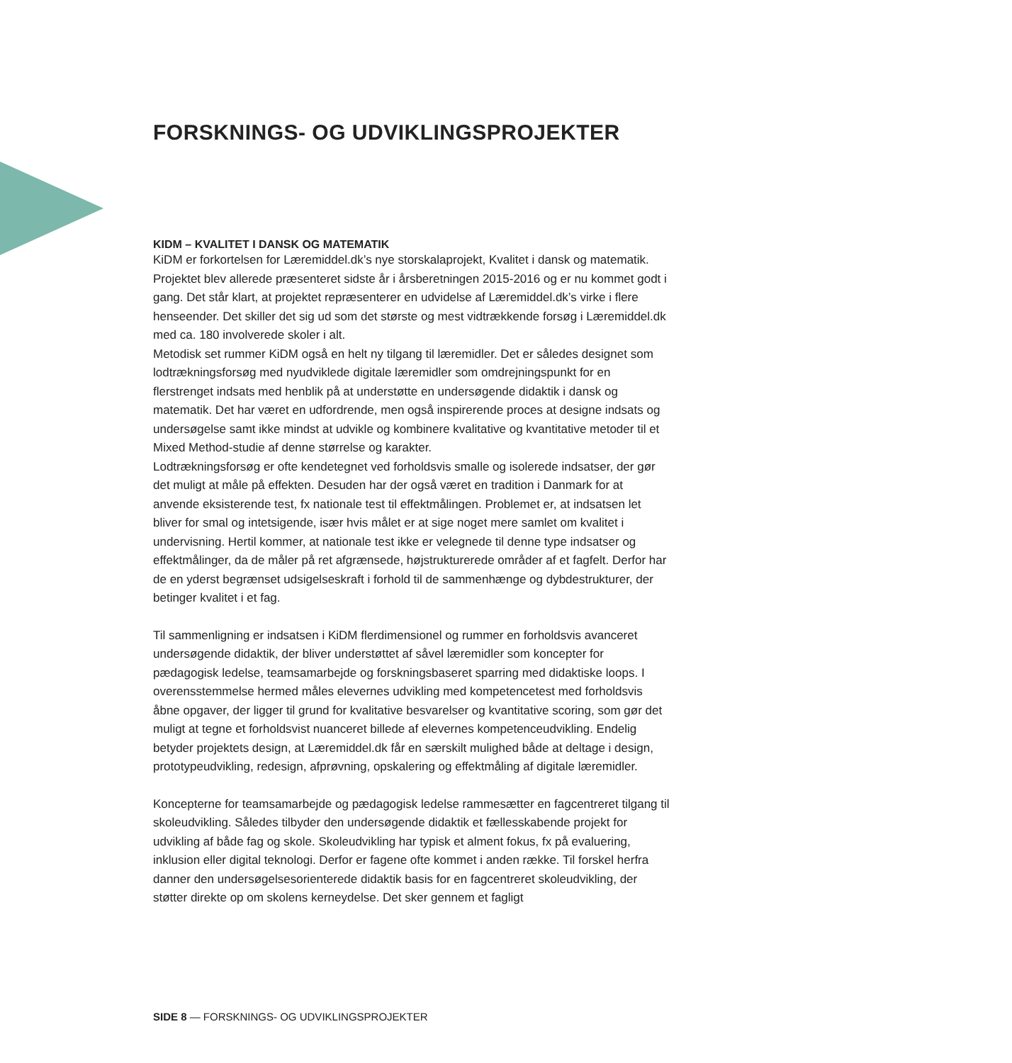FORSKNINGS- OG UDVIKLINGSPROJEKTER
KIDM – KVALITET I DANSK OG MATEMATIK
KiDM er forkortelsen for Læremiddel.dk’s nye storskalaprojekt, Kvalitet i dansk og matematik. Projektet blev allerede præsenteret sidste år i årsberetningen 2015-2016 og er nu kommet godt i gang. Det står klart, at projektet repræsenterer en udvidelse af Læremiddel.dk’s virke i flere henseender. Det skiller det sig ud som det største og mest vidtrækkende forsøg i Læremiddel.dk med ca. 180 involverede skoler i alt.
Metodisk set rummer KiDM også en helt ny tilgang til læremidler. Det er således designet som lodtrækningsforsøg med nyudviklede digitale læremidler som omdrejningspunkt for en flerstrenget indsats med henblik på at understøtte en undersøgende didaktik i dansk og matematik. Det har været en udfordrende, men også inspirerende proces at designe indsats og undersøgelse samt ikke mindst at udvikle og kombinere kvalitative og kvantitative metoder til et Mixed Method-studie af denne størrelse og karakter.
Lodtrækningsforsøg er ofte kendetegnet ved forholdsvis smalle og isolerede indsatser, der gør det muligt at måle på effekten. Desuden har der også været en tradition i Danmark for at anvende eksisterende test, fx nationale test til effektmålingen. Problemet er, at indsatsen let bliver for smal og intetsigende, især hvis målet er at sige noget mere samlet om kvalitet i undervisning. Hertil kommer, at nationale test ikke er velegnede til denne type indsatser og effektmålinger, da de måler på ret afgrænsede, højstrukturerede områder af et fagfelt. Derfor har de en yderst begrænset udsigelseskraft i forhold til de sammenhænge og dybdestrukturer, der betinger kvalitet i et fag.
Til sammenligning er indsatsen i KiDM flerdimensionel og rummer en forholdsvis avanceret undersøgende didaktik, der bliver understøttet af såvel læremidler som koncepter for pædagogisk ledelse, teamsamarbejde og forskningsbaseret sparring med didaktiske loops. I overensstemmelse hermed måles elevernes udvikling med kompetencetest med forholdsvis åbne opgaver, der ligger til grund for kvalitative besvarelser og kvantitative scoring, som gør det muligt at tegne et forholdsvist nuanceret billede af elevernes kompetenceudvikling. Endelig betyder projektets design, at Læremiddel.dk får en særskilt mulighed både at deltage i design, prototypeudvikling, redesign, afprøvning, opskalering og effektmåling af digitale læremidler.
Koncepterne for teamsamarbejde og pædagogisk ledelse rammesætter en fagcentreret tilgang til skoleudvikling. Således tilbyder den undersøgende didaktik et fællesskabende projekt for udvikling af både fag og skole. Skoleudvikling har typisk et alment fokus, fx på evaluering, inklusion eller digital teknologi. Derfor er fagene ofte kommet i anden række. Til forskel herfra danner den undersøgelsesorienterede didaktik basis for en fagcentreret skoleudvikling, der støtter direkte op om skolens kerneydelse. Det sker gennem et fagligt
SIDE 8 — FORSKNINGS- OG UDVIKLINGSPROJEKTER